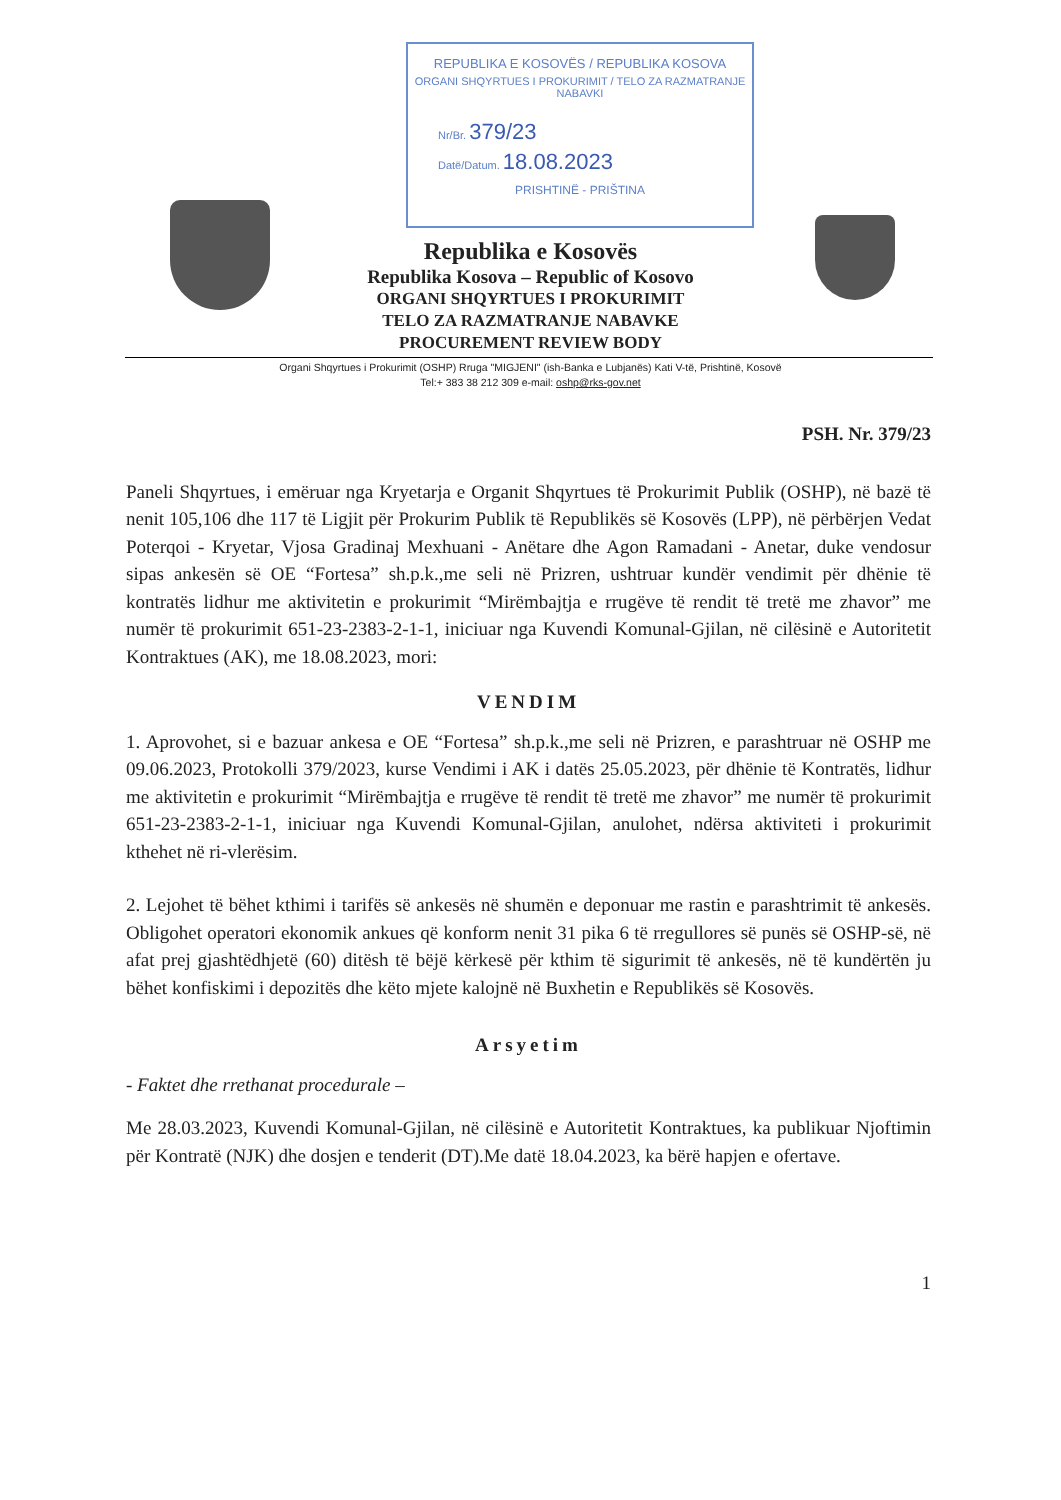REPUBLIKA E KOSOVËS / REPUBLIKA KOSOVA
ORGANI SHQYRTUES I PROKURIMIT / TELO ZA RAZMATRANJE NABAVKI
Nr/Br. 379/23
Datë/Datum. 18.08.2023
PRISHTINË - PRIŠTINA
Republika e Kosovës
Republika Kosova – Republic of Kosovo
ORGANI SHQYRTUES I PROKURIMIT
TELO ZA RAZMATRANJE NABAVKE
PROCUREMENT REVIEW BODY
Organi Shqyrtues i Prokurimit (OSHP) Rruga "MIGJENI" (ish-Banka e Lubjanës) Kati V-të, Prishtinë, Kosovë
Tel:+ 383 38 212 309 e-mail: oshp@rks-gov.net
PSH. Nr. 379/23
Paneli Shqyrtues, i emëruar nga Kryetarja e Organit Shqyrtues të Prokurimit Publik (OSHP), në bazë të nenit 105,106 dhe 117 të Ligjit për Prokurim Publik të Republikës së Kosovës (LPP), në përbërjen Vedat Poterqoi - Kryetar, Vjosa Gradinaj Mexhuani - Anëtare dhe Agon Ramadani - Anetar, duke vendosur sipas ankesën së OE “Fortesa” sh.p.k.,me seli në Prizren, ushtruar kundër vendimit për dhënie të kontratës lidhur me aktivitetin e prokurimit “Mirëmbajtja e rrugëve të rendit të tretë me zhavor” me numër të prokurimit 651-23-2383-2-1-1, iniciuar nga Kuvendi Komunal-Gjilan, në cilësinë e Autoritetit Kontraktues (AK), me 18.08.2023, mori:
VENDIM
1. Aprovohet, si e bazuar ankesa e OE “Fortesa” sh.p.k.,me seli në Prizren, e parashtruar në OSHP me 09.06.2023, Protokolli 379/2023, kurse Vendimi i AK i datës 25.05.2023, për dhënie të Kontratës, lidhur me aktivitetin e prokurimit “Mirëmbajtja e rrugëve të rendit të tretë me zhavor” me numër të prokurimit 651-23-2383-2-1-1, iniciuar nga Kuvendi Komunal-Gjilan, anulohet, ndërsa aktiviteti i prokurimit kthehet në ri-vlerësim.
2. Lejohet të bëhet kthimi i tarifës së ankesës në shumën e deponuar me rastin e parashtrimit të ankesës. Obligohet operatori ekonomik ankues që konform nenit 31 pika 6 të rregullores së punës së OSHP-së, në afat prej gjashtëdhjetë (60) ditësh të bëjë kërkesë për kthim të sigurimit të ankesës, në të kundërtën ju bëhet konfiskimi i depozitës dhe këto mjete kalojnë në Buxhetin e Republikës së Kosovës.
Arsyetim
- Faktet dhe rrethanat procedurale –
Me 28.03.2023, Kuvendi Komunal-Gjilan, në cilësinë e Autoritetit Kontraktues, ka publikuar Njoftimin për Kontratë (NJK) dhe dosjen e tenderit (DT).Me datë 18.04.2023, ka bërë hapjen e ofertave.
1